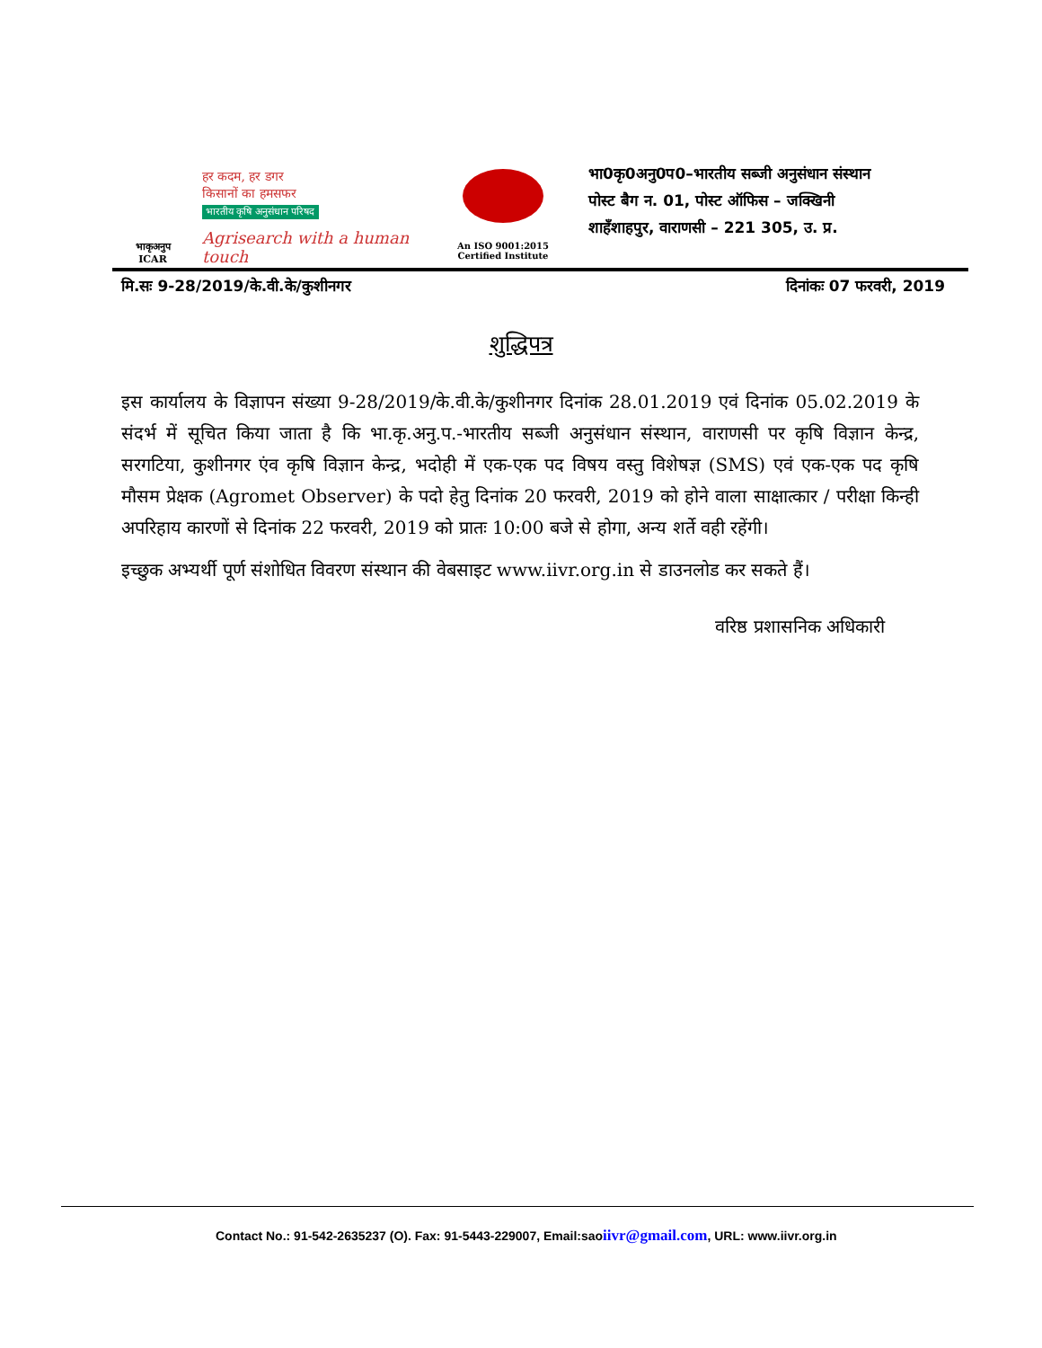भाकृअनुप
ICAR
हर कदम, हर डगर
किसानों का हमसफर
भारतीय कृषि अनुसंधान परिषद
Agrisearch with a human touch
An ISO 9001:2015
Certified Institute
भा0कृ0अनु0प0–भारतीय सब्जी अनुसंधान संस्थान
पोस्ट बैग न. 01, पोस्ट ऑफिस – जक्खिनी
शाहँशाहपुर, वाराणसी – 221 305, उ. प्र.
मि.सः 9-28/2019/के.वी.के/कुशीनगर दिनांकः 07 फरवरी, 2019
शुद्धिपत्र
इस कार्यालय के विज्ञापन संख्या 9-28/2019/के.वी.के/कुशीनगर दिनांक 28.01.2019 एवं दिनांक 05.02.2019 के संदर्भ में सूचित किया जाता है कि भा.कृ.अनु.प.-भारतीय सब्जी अनुसंधान संस्थान, वाराणसी पर कृषि विज्ञान केन्द्र, सरगटिया, कुशीनगर एंव कृषि विज्ञान केन्द्र, भदोही में एक-एक पद विषय वस्तु विशेषज्ञ (SMS) एवं एक-एक पद कृषि मौसम प्रेक्षक (Agromet Observer) के पदो हेतु दिनांक 20 फरवरी, 2019 को होने वाला साक्षात्कार / परीक्षा किन्ही अपरिहाय कारणों से दिनांक 22 फरवरी, 2019 को प्रातः 10:00 बजे से होगा, अन्य शर्ते वही रहेंगी।
इच्छुक अभ्यर्थी पूर्ण संशोधित विवरण संस्थान की वेबसाइट www.iivr.org.in से डाउनलोड कर सकते हैं।
वरिष्ठ प्रशासनिक अधिकारी
Contact No.: 91-542-2635237 (O). Fax: 91-5443-229007, Email:saoiivr@gmail.com, URL: www.iivr.org.in